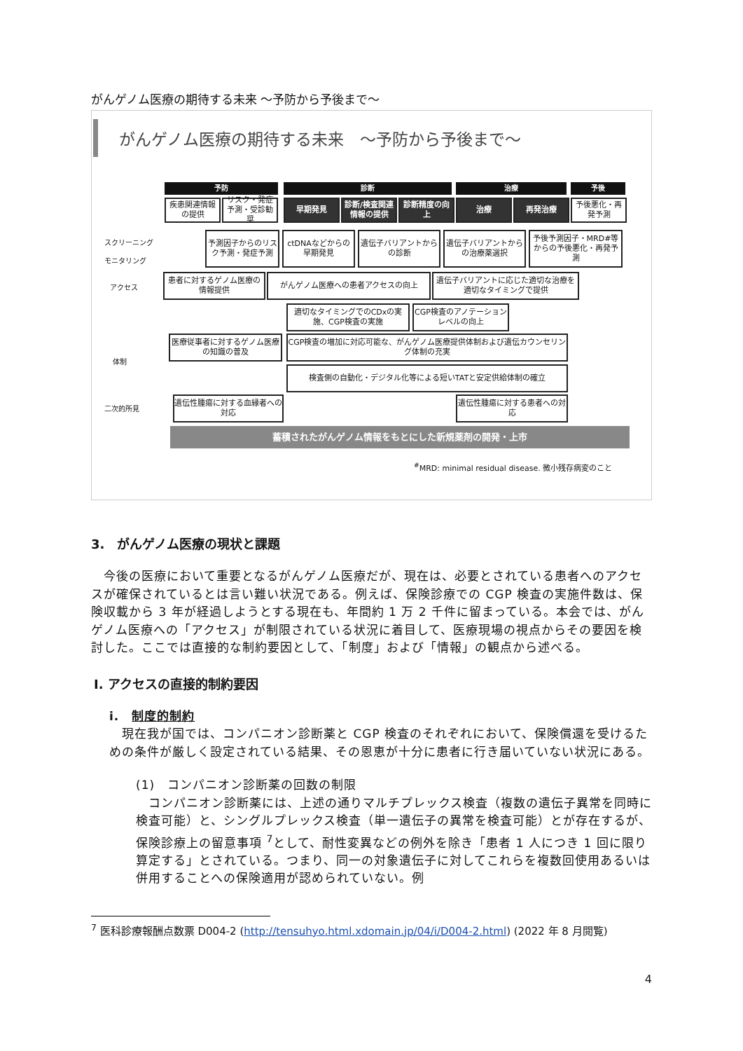がんゲノム医療の期待する未来 ～予防から予後まで～
がんゲノム医療の期待する未来　～予防から予後まで～
予防 診断 治療 予後
疾患関連情報の提供
リスク・発症予測・受診勧奨
早期発見
診断/検査関連情報の提供
診断精度の向上
治療 再発治療
予後悪化・再発予測
スクリーニング
モニタリング
予測因子からのリスク予測・発症予測
ctDNAなどからの早期発見
遺伝子バリアントからの診断
遺伝子バリアントからの治療薬選択
予後予測因子・MRD#等からの予後悪化・再発予測
アクセス
患者に対するゲノム医療の情報提供
がんゲノム医療への患者アクセスの向上
遺伝子バリアントに応じた適切な治療を適切なタイミングで提供
適切なタイミングでのCDxの実施、CGP検査の実施
CGP検査のアノテーションレベルの向上
医療従事者に対するゲノム医療の知識の普及
CGP検査の増加に対応可能な、がんゲノム医療提供体制および遺伝カウンセリング体制の充実
体制
検査側の自動化・デジタル化等による短いTATと安定供給体制の確立
二次的所見
遺伝性腫瘍に対する血縁者への対応
遺伝性腫瘍に対する患者への対応
蓄積されたがんゲノム情報をもとにした新規薬剤の開発・上市
<sup>#</sup> MRD: minimal residual disease. 微小残存病変のこと
3.　がんゲノム医療の現状と課題
　今後の医療において重要となるがんゲノム医療だが、現在は、必要とされている患者へのアクセスが確保されているとは言い難い状況である。例えば、保険診療での CGP 検査の実施件数は、保険収載から 3 年が経過しようとする現在も、年間約 1 万 2 千件に留まっている。本会では、がんゲノム医療への「アクセス」が制限されている状況に着目して、医療現場の視点からその要因を検討した。ここでは直接的な制約要因として、「制度」および「情報」の観点から述べる。
I. アクセスの直接的制約要因
i.　制度的制約
　現在我が国では、コンパニオン診断薬と CGP 検査のそれぞれにおいて、保険償還を受けるための条件が厳しく設定されている結果、その恩恵が十分に患者に行き届いていない状況にある。
(1)　コンパニオン診断薬の回数の制限
　コンパニオン診断薬には、上述の通りマルチプレックス検査（複数の遺伝子異常を同時に検査可能）と、シングルプレックス検査（単一遺伝子の異常を検査可能）とが存在するが、保険診療上の留意事項 <sup>7</sup>として、耐性変異などの例外を除き「患者 1 人につき 1 回に限り算定する」とされている。つまり、同一の対象遺伝子に対してこれらを複数回使用あるいは併用することへの保険適用が認められていない。例
<sup>7</sup> 医科診療報酬点数票 D004-2 (http://tensuhyo.html.xdomain.jp/04/i/D004-2.html) (2022 年 8 月閲覧)
4